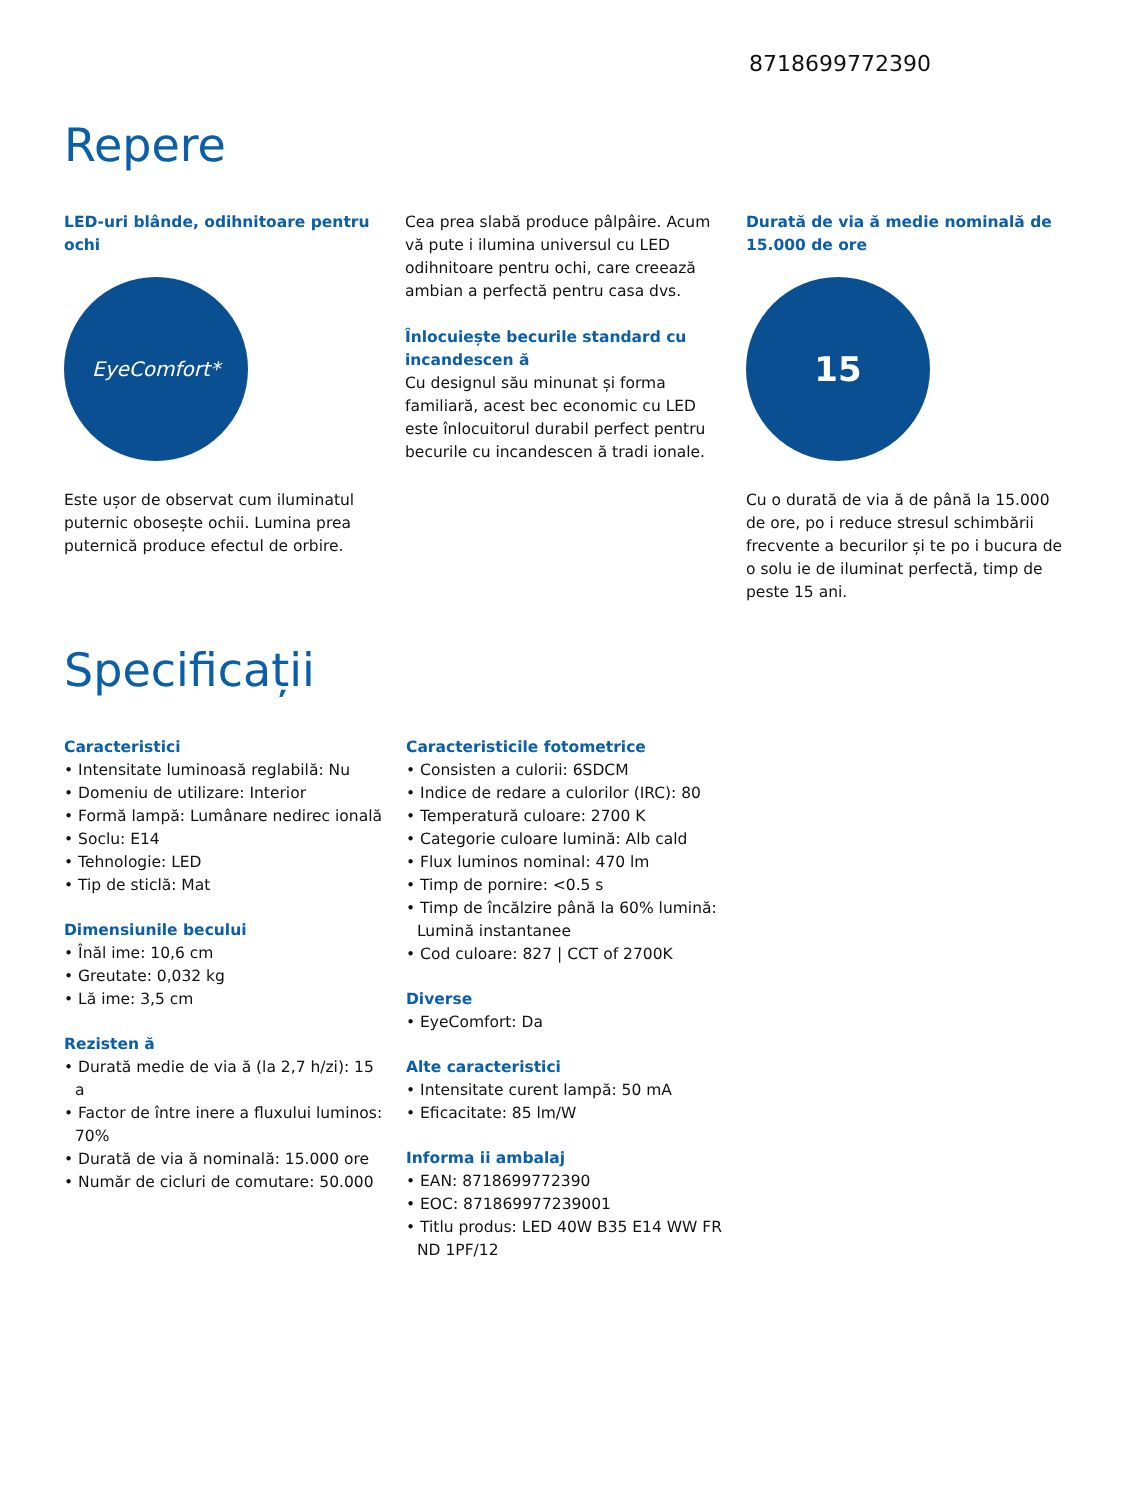8718699772390
Repere
LED-uri blânde, odihnitoare pentru ochi
EyeComfort*
Este ușor de observat cum iluminatul puternic obosește ochii. Lumina prea puternică produce efectul de orbire.
Cea prea slabă produce pâlpâire. Acum vă pute i ilumina universul cu LED odihnitoare pentru ochi, care creează ambian a perfectă pentru casa dvs.
Înlocuiește becurile standard cu incandescen ă
Cu designul său minunat și forma familiară, acest bec economic cu LED este înlocuitorul durabil perfect pentru becurile cu incandescen ă tradi ionale.
Durată de via ă medie nominală de 15.000 de ore
15
Cu o durată de via ă de până la 15.000 de ore, po i reduce stresul schimbării frecvente a becurilor și te po i bucura de o solu ie de iluminat perfectă, timp de peste 15 ani.
Specificații
Caracteristici
• Intensitate luminoasă reglabilă: Nu
• Domeniu de utilizare: Interior
• Formă lampă: Lumânare nedirec ională
• Soclu: E14
• Tehnologie: LED
• Tip de sticlă: Mat
Dimensiunile becului
• Înăl ime: 10,6 cm
• Greutate: 0,032 kg
• Lă ime: 3,5 cm
Rezisten ă
• Durată medie de via ă (la 2,7 h/zi): 15 a
• Factor de între inere a fluxului luminos: 70%
• Durată de via ă nominală: 15.000 ore
• Număr de cicluri de comutare: 50.000
Caracteristicile fotometrice
• Consisten a culorii: 6SDCM
• Indice de redare a culorilor (IRC): 80
• Temperatură culoare: 2700 K
• Categorie culoare lumină: Alb cald
• Flux luminos nominal: 470 lm
• Timp de pornire: <0.5 s
• Timp de încălzire până la 60% lumină: Lumină instantanee
• Cod culoare: 827 | CCT of 2700K
Diverse
• EyeComfort: Da
Alte caracteristici
• Intensitate curent lampă: 50 mA
• Eficacitate: 85 lm/W
Informa ii ambalaj
• EAN: 8718699772390
• EOC: 871869977239001
• Titlu produs: LED 40W B35 E14 WW FR ND 1PF/12